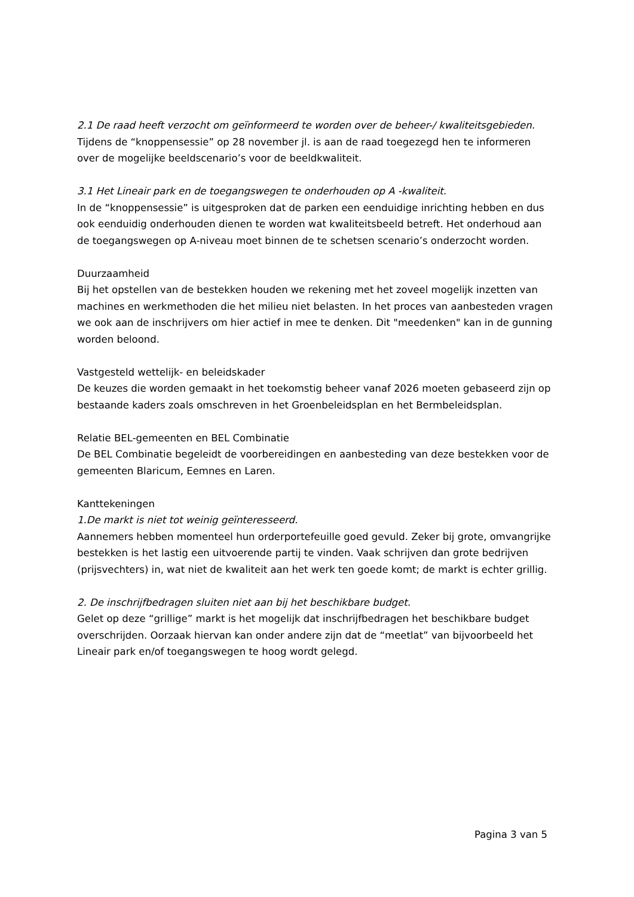2.1 De raad heeft verzocht om geïnformeerd te worden over de beheer-/ kwaliteitsgebieden.
Tijdens de “knoppensessie” op 28 november jl. is aan de raad toegezegd hen te informeren over de mogelijke beeldscenario’s voor de beeldkwaliteit.
3.1 Het Lineair park en de toegangswegen te onderhouden op A -kwaliteit.
In de “knoppensessie” is uitgesproken dat de parken een eenduidige inrichting hebben en dus ook eenduidig onderhouden dienen te worden wat kwaliteitsbeeld betreft. Het onderhoud aan de toegangswegen op A-niveau moet binnen de te schetsen scenario’s onderzocht worden.
Duurzaamheid
Bij het opstellen van de bestekken houden we rekening met het zoveel mogelijk inzetten van machines en werkmethoden die het milieu niet belasten. In het proces van aanbesteden vragen we ook aan de inschrijvers om hier actief in mee te denken. Dit "meedenken" kan in de gunning worden beloond.
Vastgesteld wettelijk- en beleidskader
De keuzes die worden gemaakt in het toekomstig beheer vanaf 2026 moeten gebaseerd zijn op bestaande kaders zoals omschreven in het Groenbeleidsplan en het Bermbeleidsplan.
Relatie BEL-gemeenten en BEL Combinatie
De BEL Combinatie begeleidt de voorbereidingen en aanbesteding van deze bestekken voor de gemeenten Blaricum, Eemnes en Laren.
Kanttekeningen
1.De markt is niet tot weinig geïnteresseerd.
Aannemers hebben momenteel hun orderportefeuille goed gevuld. Zeker bij grote, omvangrijke bestekken is het lastig een uitvoerende partij te vinden. Vaak schrijven dan grote bedrijven (prijsvechters) in, wat niet de kwaliteit aan het werk ten goede komt; de markt is echter grillig.
2. De inschrijfbedragen sluiten niet aan bij het beschikbare budget.
Gelet op deze “grillige” markt is het mogelijk dat inschrijfbedragen het beschikbare budget overschrijden. Oorzaak hiervan kan onder andere zijn dat de “meetlat” van bijvoorbeeld het Lineair park en/of toegangswegen te hoog wordt gelegd.
Pagina 3 van 5